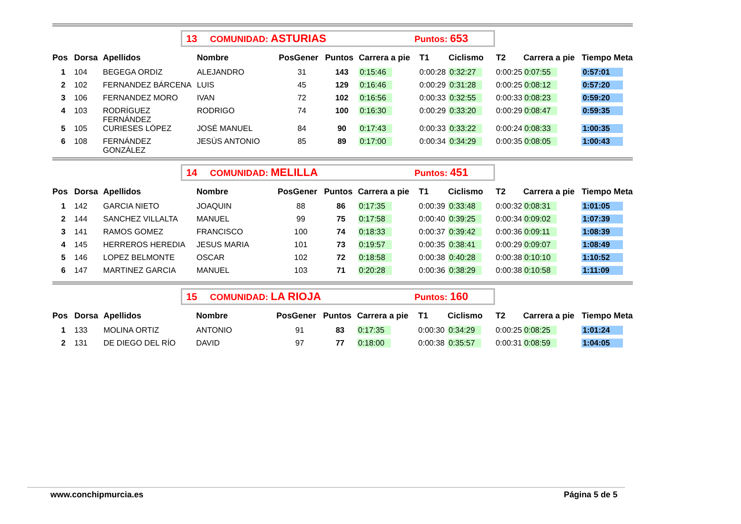13 COMUNIDAD: ASTURIAS Puntos: 653
| Pos | Dorsa | Apellidos | Nombre | PosGener | Puntos | Carrera a pie | T1 | Ciclismo | T2 | Carrera a pie | Tiempo Meta |
| --- | --- | --- | --- | --- | --- | --- | --- | --- | --- | --- | --- |
| 1 | 104 | BEGEGA ORDIZ | ALEJANDRO | 31 | 143 | 0:15:46 | 0:00:28 | 0:32:27 | 0:00:25 | 0:07:55 | 0:57:01 |
| 2 | 102 | FERNANDEZ BÁRCENA | LUIS | 45 | 129 | 0:16:46 | 0:00:29 | 0:31:28 | 0:00:25 | 0:08:12 | 0:57:20 |
| 3 | 106 | FERNANDEZ MORO | IVAN | 72 | 102 | 0:16:56 | 0:00:33 | 0:32:55 | 0:00:33 | 0:08:23 | 0:59:20 |
| 4 | 103 | RODRÍGUEZ FERNÁNDEZ | RODRIGO | 74 | 100 | 0:16:30 | 0:00:29 | 0:33:20 | 0:00:29 | 0:08:47 | 0:59:35 |
| 5 | 105 | CURIESES LÓPEZ | JOSÉ MANUEL | 84 | 90 | 0:17:43 | 0:00:33 | 0:33:22 | 0:00:24 | 0:08:33 | 1:00:35 |
| 6 | 108 | FERNÁNDEZ GONZÁLEZ | JESÚS ANTONIO | 85 | 89 | 0:17:00 | 0:00:34 | 0:34:29 | 0:00:35 | 0:08:05 | 1:00:43 |
14 COMUNIDAD: MELILLA Puntos: 451
| Pos | Dorsa | Apellidos | Nombre | PosGener | Puntos | Carrera a pie | T1 | Ciclismo | T2 | Carrera a pie | Tiempo Meta |
| --- | --- | --- | --- | --- | --- | --- | --- | --- | --- | --- | --- |
| 1 | 142 | GARCIA NIETO | JOAQUIN | 88 | 86 | 0:17:35 | 0:00:39 | 0:33:48 | 0:00:32 | 0:08:31 | 1:01:05 |
| 2 | 144 | SANCHEZ VILLALTA | MANUEL | 99 | 75 | 0:17:58 | 0:00:40 | 0:39:25 | 0:00:34 | 0:09:02 | 1:07:39 |
| 3 | 141 | RAMOS GOMEZ | FRANCISCO | 100 | 74 | 0:18:33 | 0:00:37 | 0:39:42 | 0:00:36 | 0:09:11 | 1:08:39 |
| 4 | 145 | HERREROS HEREDIA | JESUS MARIA | 101 | 73 | 0:19:57 | 0:00:35 | 0:38:41 | 0:00:29 | 0:09:07 | 1:08:49 |
| 5 | 146 | LOPEZ BELMONTE | OSCAR | 102 | 72 | 0:18:58 | 0:00:38 | 0:40:28 | 0:00:38 | 0:10:10 | 1:10:52 |
| 6 | 147 | MARTINEZ GARCIA | MANUEL | 103 | 71 | 0:20:28 | 0:00:36 | 0:38:29 | 0:00:38 | 0:10:58 | 1:11:09 |
15 COMUNIDAD: LA RIOJA Puntos: 160
| Pos | Dorsa | Apellidos | Nombre | PosGener | Puntos | Carrera a pie | T1 | Ciclismo | T2 | Carrera a pie | Tiempo Meta |
| --- | --- | --- | --- | --- | --- | --- | --- | --- | --- | --- | --- |
| 1 | 133 | MOLINA ORTIZ | ANTONIO | 91 | 83 | 0:17:35 | 0:00:30 | 0:34:29 | 0:00:25 | 0:08:25 | 1:01:24 |
| 2 | 131 | DE DIEGO DEL RÍO | DAVID | 97 | 77 | 0:18:00 | 0:00:38 | 0:35:57 | 0:00:31 | 0:08:59 | 1:04:05 |
www.conchipmurcia.es Página 5 de 5